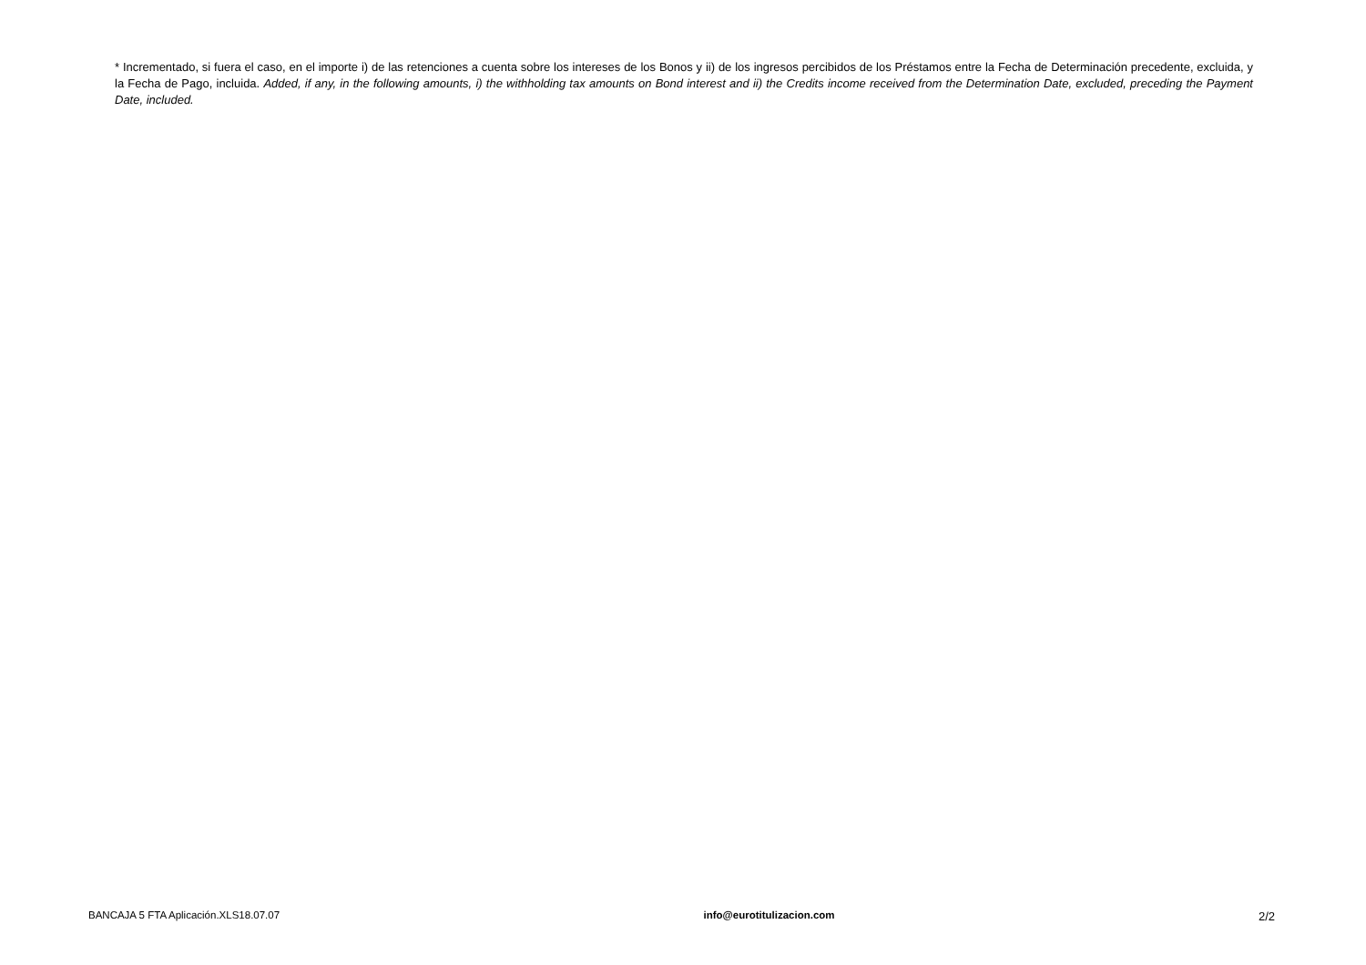* Incrementado, si fuera el caso, en el importe i) de las retenciones a cuenta sobre los intereses de los Bonos y ii) de los ingresos percibidos de los Préstamos entre la Fecha de Determinación precedente, excluida, y la Fecha de Pago, incluida. Added, if any, in the following amounts, i) the withholding tax amounts on Bond interest and ii) the Credits income received from the Determination Date, excluded, preceding the Payment Date, included.
BANCAJA 5 FTA Aplicación.XLS18.07.07 info@eurotitulizacion.com 2/2